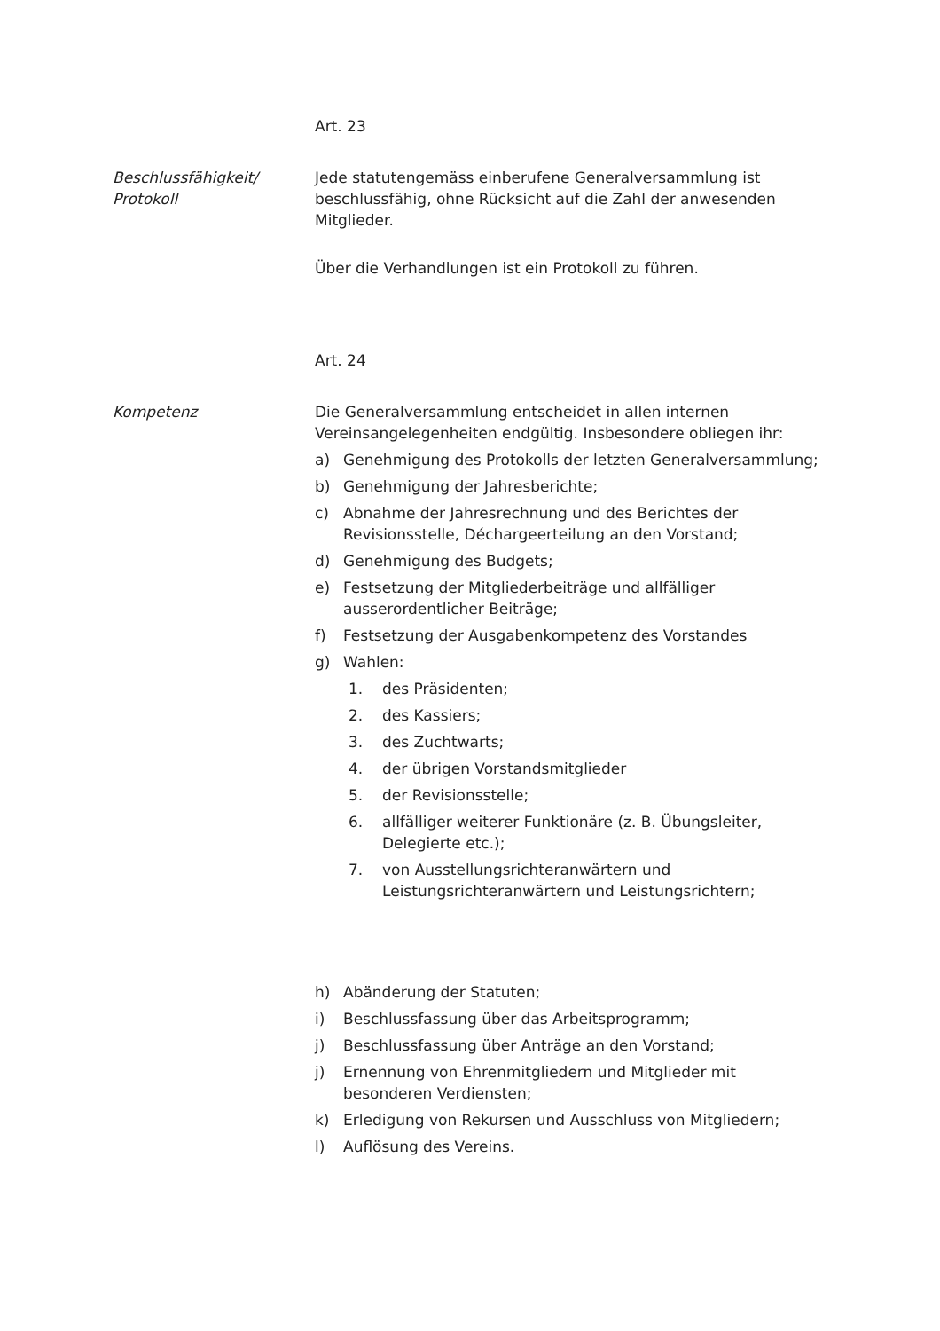Art. 23
Beschlussfähigkeit/
Protokoll
Jede statutengemäss einberufene Generalversammlung ist beschlussfähig, ohne Rücksicht auf die Zahl der anwesenden Mitglieder.
Über die Verhandlungen ist ein Protokoll zu führen.
Art. 24
Kompetenz Die Generalversammlung entscheidet in allen internen Vereinsangelegenheiten endgültig. Insbesondere obliegen ihr:
a) Genehmigung des Protokolls der letzten Generalversammlung;
b) Genehmigung der Jahresberichte;
c) Abnahme der Jahresrechnung und des Berichtes der Revisionsstelle, Déchargeerteilung an den Vorstand;
d) Genehmigung des Budgets;
e) Festsetzung der Mitgliederbeiträge und allfälliger ausserordentlicher Beiträge;
f) Festsetzung der Ausgabenkompetenz des Vorstandes
g) Wahlen:
1. des Präsidenten;
2. des Kassiers;
3. des Zuchtwarts;
4. der übrigen Vorstandsmitglieder
5. der Revisionsstelle;
6. allfälliger weiterer Funktionäre (z. B. Übungsleiter, Delegierte etc.);
7. von Ausstellungsrichteranwärtern und Leistungsrichteranwärtern und Leistungsrichtern;
h) Abänderung der Statuten;
i) Beschlussfassung über das Arbeitsprogramm;
j) Beschlussfassung über Anträge an den Vorstand;
j) Ernennung von Ehrenmitgliedern und Mitglieder mit besonderen Verdiensten;
k) Erledigung von Rekursen und Ausschluss von Mitgliedern;
l) Auflösung des Vereins.